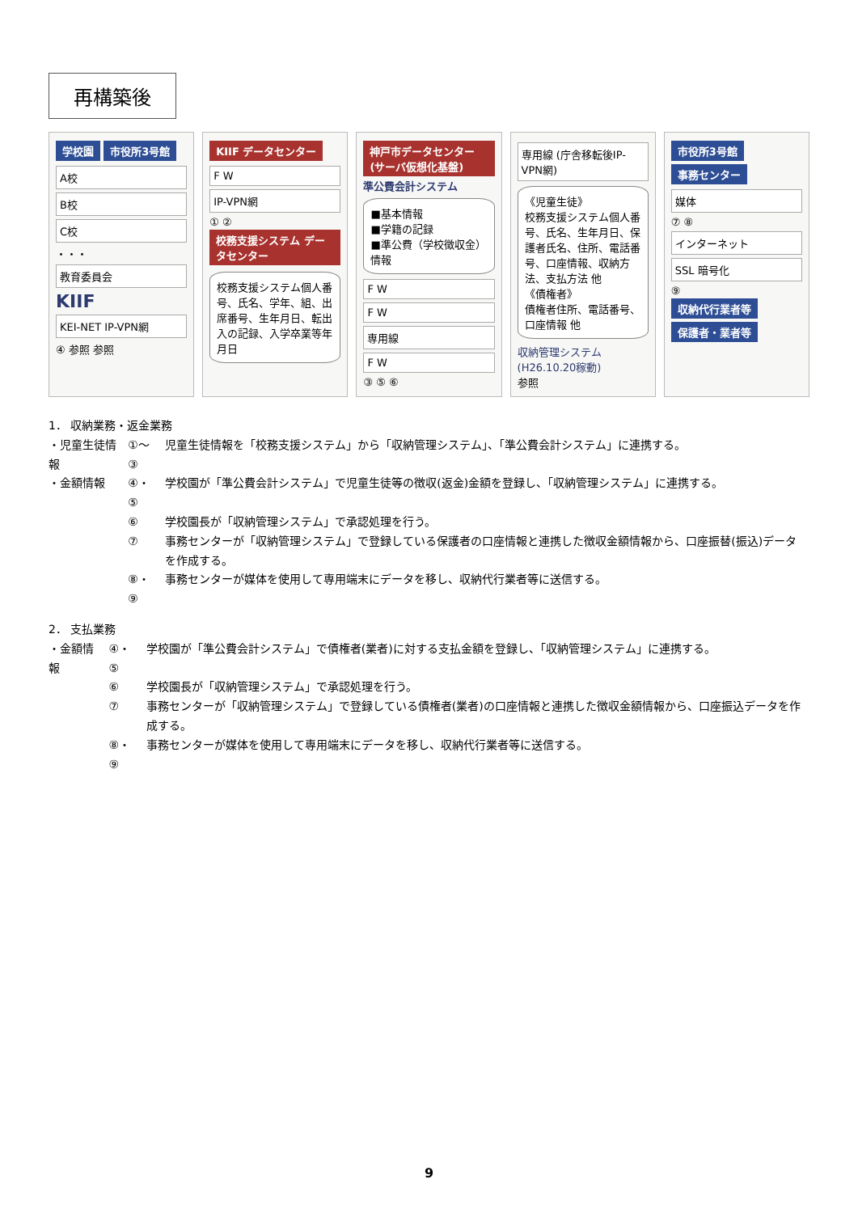再構築後
学校園 市役所3号館
A校
B校
C校
・・・
教育委員会
KIIF
KEI-NET IP-VPN網
④ 参照 参照
KIIF データセンター
F W
IP-VPN網
① ②
校務支援システム データセンター
校務支援システム個人番号、氏名、学年、組、出席番号、生年月日、転出入の記録、入学卒業等年月日
神戸市データセンター (サーバ仮想化基盤)
準公費会計システム
■基本情報
■学籍の記録
■準公費（学校徴収金）情報
F W
F W
専用線
F W
③ ⑤ ⑥
専用線 (庁舎移転後IP-VPN網)
《児童生徒》
校務支援システム個人番号、氏名、生年月日、保護者氏名、住所、電話番号、口座情報、収納方法、支払方法 他
《債権者》
債権者住所、電話番号、口座情報 他
収納管理システム
(H26.10.20稼動)
参照
市役所3号館 事務センター
媒体
⑦ ⑧
インターネット
SSL 暗号化
⑨
収納代行業者等 保護者・業者等
1． 収納業務・返金業務
| ・児童生徒情報 | ①～③ | 児童生徒情報を「校務支援システム」から「収納管理システム」、「準公費会計システム」に連携する。 |
| ・金額情報 | ④・⑤ | 学校園が「準公費会計システム」で児童生徒等の徴収(返金)金額を登録し、「収納管理システム」に連携する。 |
| | ⑥ | 学校園長が「収納管理システム」で承認処理を行う。 |
| | ⑦ | 事務センターが「収納管理システム」で登録している保護者の口座情報と連携した徴収金額情報から、口座振替(振込)データを作成する。 |
| | ⑧・⑨ | 事務センターが媒体を使用して専用端末にデータを移し、収納代行業者等に送信する。 |
2． 支払業務
| ・金額情報 | ④・⑤ | 学校園が「準公費会計システム」で債権者(業者)に対する支払金額を登録し、「収納管理システム」に連携する。 |
| | ⑥ | 学校園長が「収納管理システム」で承認処理を行う。 |
| | ⑦ | 事務センターが「収納管理システム」で登録している債権者(業者)の口座情報と連携した徴収金額情報から、口座振込データを作成する。 |
| | ⑧・⑨ | 事務センターが媒体を使用して専用端末にデータを移し、収納代行業者等に送信する。 |
9